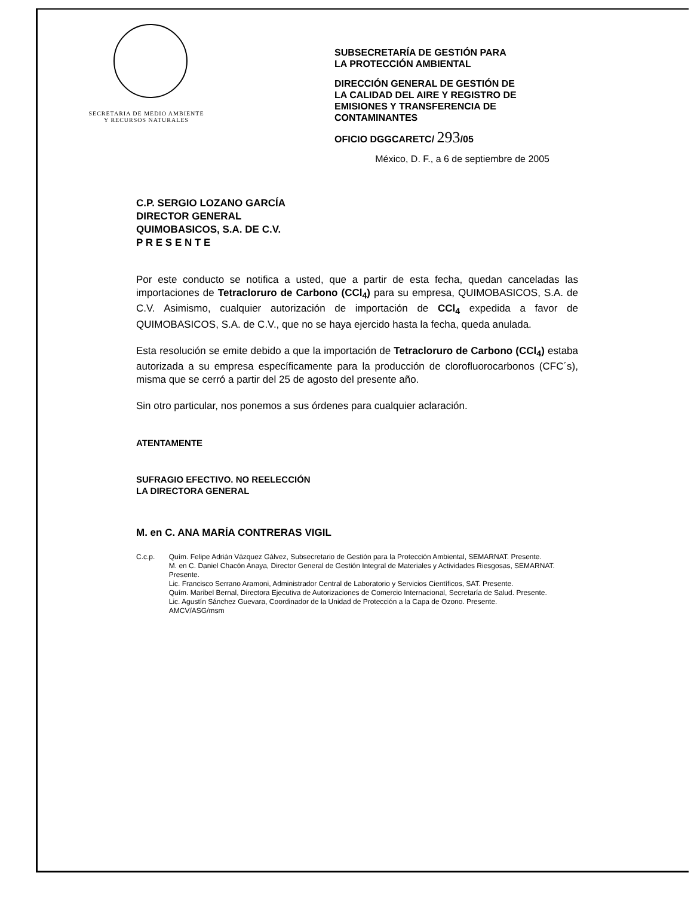SECRETARIA DE MEDIO AMBIENTE
Y RECURSOS NATURALES
SUBSECRETARÍA DE GESTIÓN PARA
LA PROTECCIÓN AMBIENTAL
DIRECCIÓN GENERAL DE GESTIÓN DE
LA CALIDAD DEL AIRE Y REGISTRO DE
EMISIONES Y TRANSFERENCIA DE
CONTAMINANTES
OFICIO DGGCARETC/ 293/05
México, D. F., a 6 de septiembre de 2005
C.P. SERGIO LOZANO GARCÍA
DIRECTOR GENERAL
QUIMOBASICOS, S.A. DE C.V.
P R E S E N T E
Por este conducto se notifica a usted, que a partir de esta fecha, quedan canceladas las importaciones de Tetracloruro de Carbono (CCl<sub>4</sub>) para su empresa, QUIMOBASICOS, S.A. de C.V. Asimismo, cualquier autorización de importación de CCl<sub>4</sub> expedida a favor de QUIMOBASICOS, S.A. de C.V., que no se haya ejercido hasta la fecha, queda anulada.
Esta resolución se emite debido a que la importación de Tetracloruro de Carbono (CCl<sub>4</sub>) estaba autorizada a su empresa específicamente para la producción de clorofluorocarbonos (CFC´s), misma que se cerró a partir del 25 de agosto del presente año.
Sin otro particular, nos ponemos a sus órdenes para cualquier aclaración.
ATENTAMENTE
SUFRAGIO EFECTIVO. NO REELECCIÓN
LA DIRECTORA GENERAL
M. en C. ANA MARÍA CONTRERAS VIGIL
C.c.p. Quím. Felipe Adrián Vázquez Gálvez, Subsecretario de Gestión para la Protección Ambiental, SEMARNAT. Presente.
M. en C. Daniel Chacón Anaya, Director General de Gestión Integral de Materiales y Actividades Riesgosas, SEMARNAT. Presente.
Lic. Francisco Serrano Aramoni, Administrador Central de Laboratorio y Servicios Científicos, SAT. Presente.
Quím. Maribel Bernal, Directora Ejecutiva de Autorizaciones de Comercio Internacional, Secretaría de Salud. Presente.
Lic. Agustín Sánchez Guevara, Coordinador de la Unidad de Protección a la Capa de Ozono. Presente.
AMCV/ASG/msm